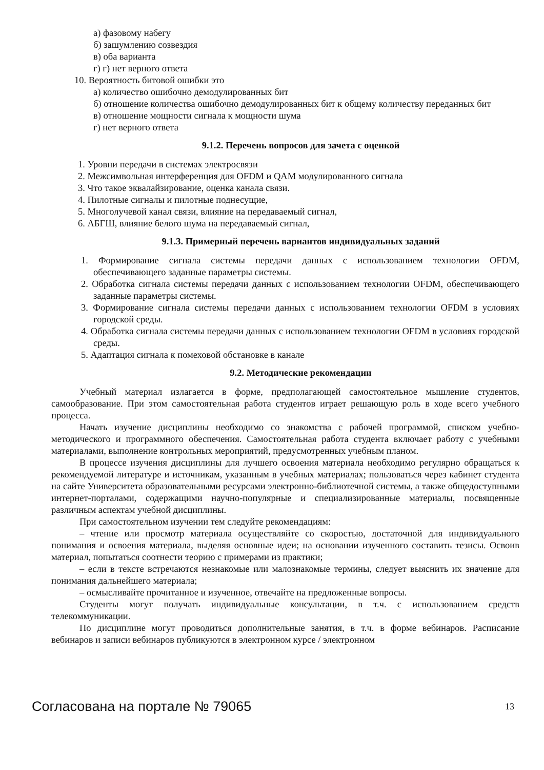а) фазовому набегу
б) зашумлению созвездия
в) оба варианта
г) г) нет верного ответа
10. Вероятность битовой ошибки это
а) количество ошибочно демодулированных бит
б) отношение количества ошибочно демодулированных бит к общему количеству переданных бит
в) отношение мощности сигнала к мощности шума
г) нет верного ответа
9.1.2. Перечень вопросов для зачета с оценкой
1. Уровни передачи в системах электросвязи
2. Межсимвольная интерференция для OFDM и QAM модулированного сигнала
3. Что такое эквалайзирование, оценка канала связи.
4. Пилотные сигналы и пилотные поднесущие,
5. Многолучевой канал связи, влияние на передаваемый сигнал,
6. АБГШ, влияние белого шума на передаваемый сигнал,
9.1.3. Примерный перечень вариантов индивидуальных заданий
1. Формирование сигнала системы передачи данных с использованием технологии OFDM, обеспечивающего заданные параметры системы.
2. Обработка сигнала системы передачи данных с использованием технологии OFDM, обеспечивающего заданные параметры системы.
3. Формирование сигнала системы передачи данных с использованием технологии OFDM в условиях городской среды.
4. Обработка сигнала системы передачи данных с использованием технологии OFDM в условиях городской среды.
5. Адаптация сигнала к помеховой обстановке в канале
9.2. Методические рекомендации
Учебный материал излагается в форме, предполагающей самостоятельное мышление студентов, самообразование. При этом самостоятельная работа студентов играет решающую роль в ходе всего учебного процесса.
Начать изучение дисциплины необходимо со знакомства с рабочей программой, списком учебно-методического и программного обеспечения. Самостоятельная работа студента включает работу с учебными материалами, выполнение контрольных мероприятий, предусмотренных учебным планом.
В процессе изучения дисциплины для лучшего освоения материала необходимо регулярно обращаться к рекомендуемой литературе и источникам, указанным в учебных материалах; пользоваться через кабинет студента на сайте Университета образовательными ресурсами электронно-библиотечной системы, а также общедоступными интернет-порталами, содержащими научно-популярные и специализированные материалы, посвященные различным аспектам учебной дисциплины.
При самостоятельном изучении тем следуйте рекомендациям:
– чтение или просмотр материала осуществляйте со скоростью, достаточной для индивидуального понимания и освоения материала, выделяя основные идеи; на основании изученного составить тезисы. Освоив материал, попытаться соотнести теорию с примерами из практики;
– если в тексте встречаются незнакомые или малознакомые термины, следует выяснить их значение для понимания дальнейшего материала;
– осмысливайте прочитанное и изученное, отвечайте на предложенные вопросы.
Студенты могут получать индивидуальные консультации, в т.ч. с использованием средств телекоммуникации.
По дисциплине могут проводиться дополнительные занятия, в т.ч. в форме вебинаров. Расписание вебинаров и записи вебинаров публикуются в электронном курсе / электронном
Согласована на портале № 79065 13